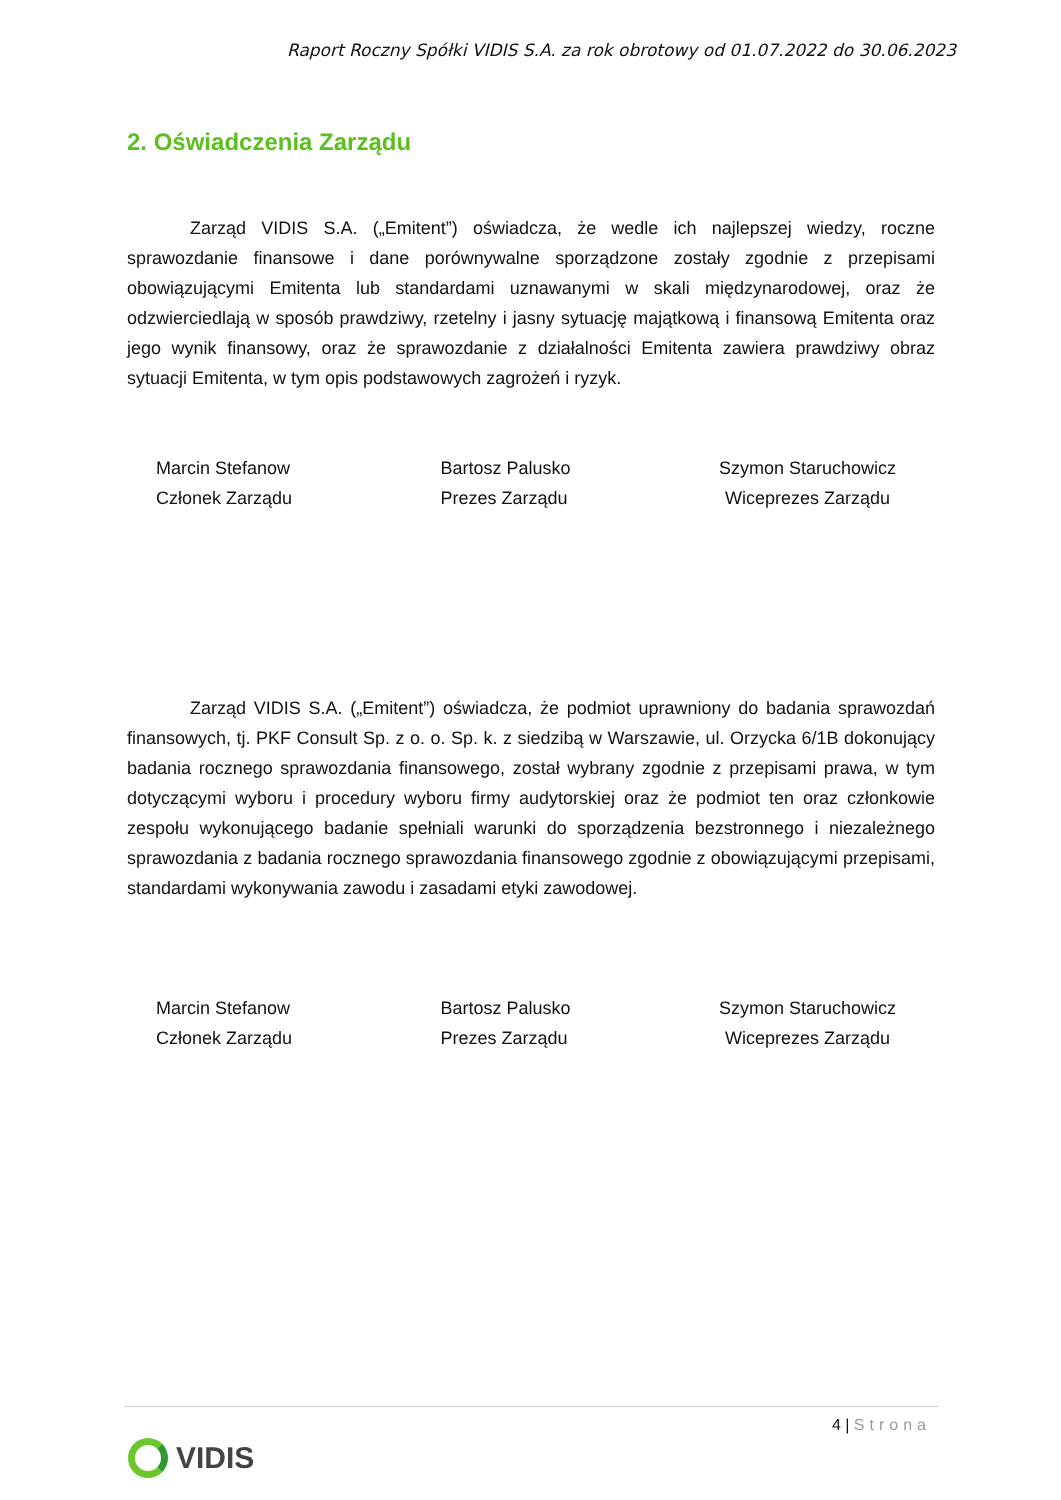Raport Roczny Spółki VIDIS S.A. za rok obrotowy od 01.07.2022 do 30.06.2023
2. Oświadczenia Zarządu
Zarząd VIDIS S.A. („Emitent”) oświadcza, że wedle ich najlepszej wiedzy, roczne sprawozdanie finansowe i dane porównywalne sporządzone zostały zgodnie z przepisami obowiązującymi Emitenta lub standardami uznawanymi w skali międzynarodowej, oraz że odzwierciedlają w sposób prawdziwy, rzetelny i jasny sytuację majątkową i finansową Emitenta oraz jego wynik finansowy, oraz że sprawozdanie z działalności Emitenta zawiera prawdziwy obraz sytuacji Emitenta, w tym opis podstawowych zagrożeń i ryzyk.
Marcin Stefanow
Członek Zarządu
Bartosz Palusko
Prezes Zarządu
Szymon Staruchowicz
Wiceprezes Zarządu
Zarząd VIDIS S.A. („Emitent”) oświadcza, że podmiot uprawniony do badania sprawozdań finansowych, tj. PKF Consult Sp. z o. o. Sp. k. z siedzibą w Warszawie, ul. Orzycka 6/1B dokonujący badania rocznego sprawozdania finansowego, został wybrany zgodnie z przepisami prawa, w tym dotyczącymi wyboru i procedury wyboru firmy audytorskiej oraz że podmiot ten oraz członkowie zespołu wykonującego badanie spełniali warunki do sporządzenia bezstronnego i niezależnego sprawozdania z badania rocznego sprawozdania finansowego zgodnie z obowiązującymi przepisami, standardami wykonywania zawodu i zasadami etyki zawodowej.
Marcin Stefanow
Członek Zarządu
Bartosz Palusko
Prezes Zarządu
Szymon Staruchowicz
Wiceprezes Zarządu
4 | Strona
VIDIS